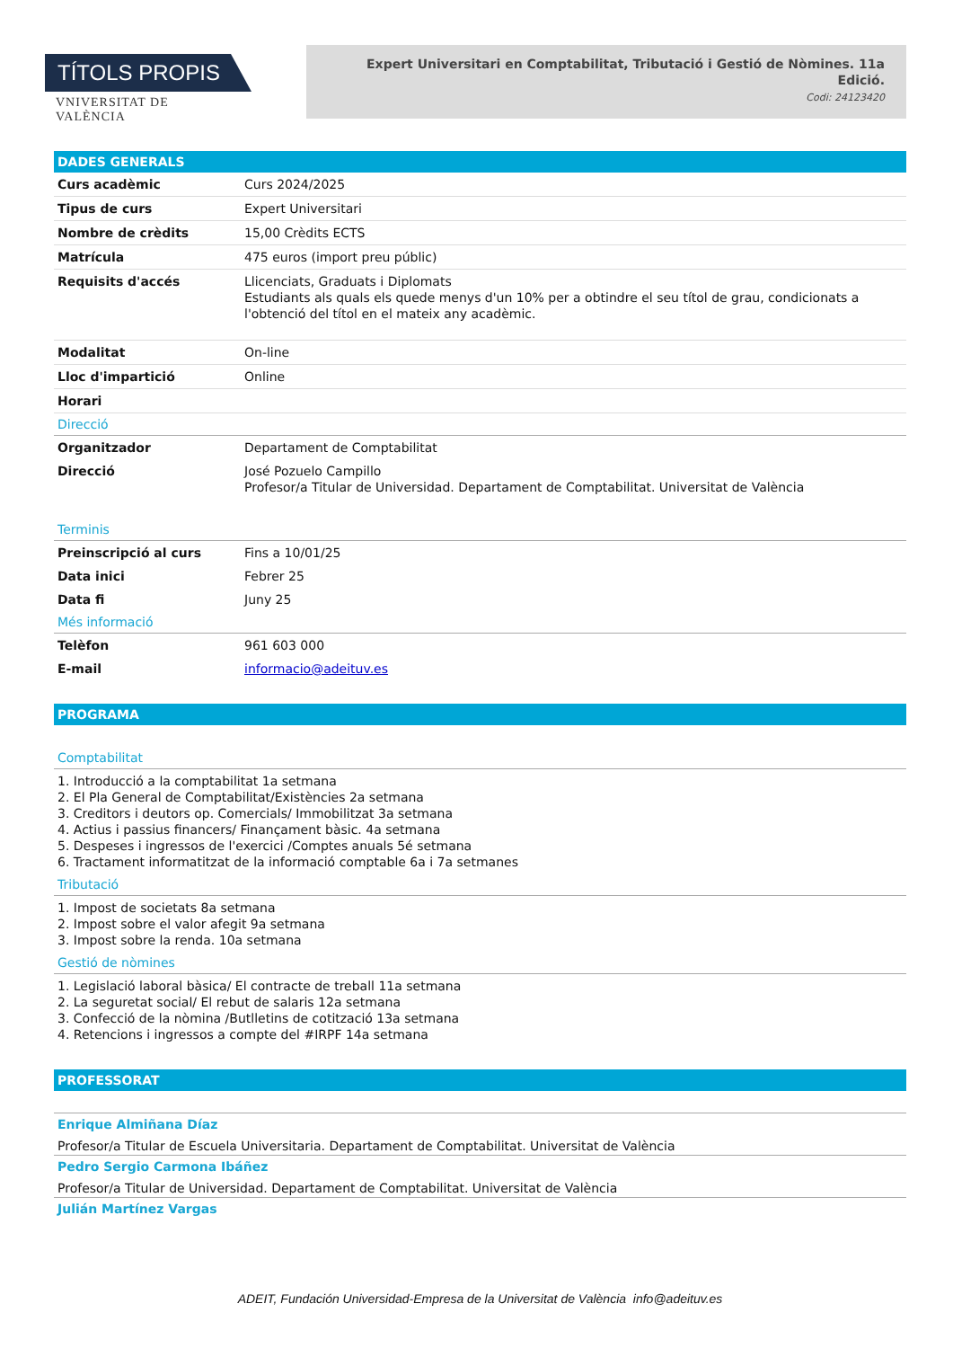TÍTOLS PROPIS
VNIVERSITAT DE VALÈNCIA
Expert Universitari en Comptabilitat, Tributació i Gestió de Nòmines. 11a Edició.
Codi: 24123420
DADES GENERALS
| Curs acadèmic | Curs 2024/2025 |
| Tipus de curs | Expert Universitari |
| Nombre de crèdits | 15,00 Crèdits ECTS |
| Matrícula | 475 euros (import preu públic) |
| Requisits d'accés | Llicenciats, Graduats i Diplomats Estudiants als quals els quede menys d'un 10% per a obtindre el seu títol de grau, condicionats a l'obtenció del títol en el mateix any acadèmic. |
| Modalitat | On-line |
| Lloc d'impartició | Online |
| Horari | |
Direcció
| Organitzador | Departament de Comptabilitat |
| Direcció | José Pozuelo Campillo Profesor/a Titular de Universidad. Departament de Comptabilitat. Universitat de València |
Terminis
| Preinscripció al curs | Fins a 10/01/25 |
| Data inici | Febrer 25 |
| Data fi | Juny 25 |
Més informació
| Telèfon | 961 603 000 |
| E-mail | informacio@adeituv.es |
PROGRAMA
Comptabilitat
1. Introducció a la comptabilitat 1a setmana
2. El Pla General de Comptabilitat/Existències 2a setmana
3. Creditors i deutors op. Comercials/ Immobilitzat 3a setmana
4. Actius i passius financers/ Finançament bàsic. 4a setmana
5. Despeses i ingressos de l'exercici /Comptes anuals 5é setmana
6. Tractament informatitzat de la informació comptable 6a i 7a setmanes
Tributació
1. Impost de societats 8a setmana
2. Impost sobre el valor afegit 9a setmana
3. Impost sobre la renda. 10a setmana
Gestió de nòmines
1. Legislació laboral bàsica/ El contracte de treball 11a setmana
2. La seguretat social/ El rebut de salaris 12a setmana
3. Confecció de la nòmina /Butlletins de cotització 13a setmana
4. Retencions i ingressos a compte del #IRPF 14a setmana
PROFESSORAT
Enrique Almiñana Díaz
Profesor/a Titular de Escuela Universitaria. Departament de Comptabilitat. Universitat de València
Pedro Sergio Carmona Ibáñez
Profesor/a Titular de Universidad. Departament de Comptabilitat. Universitat de València
Julián Martínez Vargas
ADEIT, Fundación Universidad-Empresa de la Universitat de València info@adeituv.es